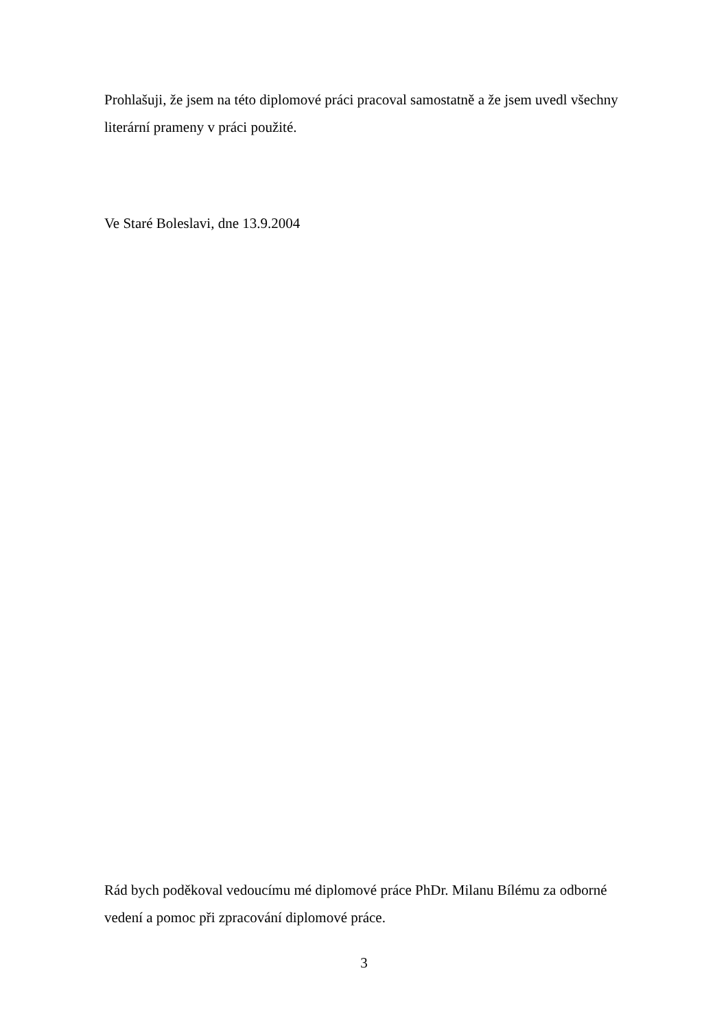Prohlašuji, že jsem na této diplomové práci pracoval samostatně a že jsem uvedl všechny literární prameny v práci použité.
Ve Staré Boleslavi, dne 13.9.2004
Rád bych poděkoval vedoucímu mé diplomové práce PhDr. Milanu Bílému za odborné vedení a pomoc při zpracování diplomové práce.
3